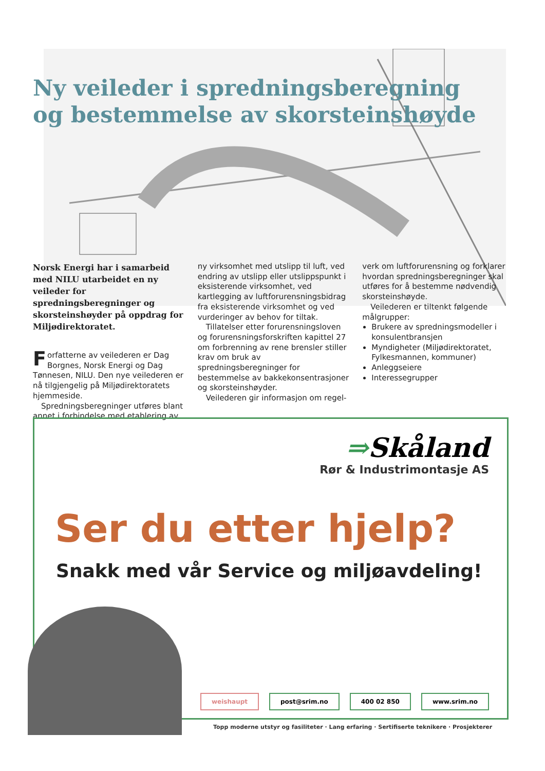Ny veileder i spredningsberegning
og bestemmelse av skorsteinshøyde
Norsk Energi har i samarbeid med NILU utarbeidet en ny veileder for spredningsberegninger og skorsteinshøyder på oppdrag for Miljødirektoratet.
Forfatterne av veilederen er Dag Borgnes, Norsk Energi og Dag Tønnesen, NILU. Den nye veilederen er nå tilgjengelig på Miljødirektoratets hjemmeside.
Spredningsberegninger utføres blant annet i forbindelse med etablering av
ny virksomhet med utslipp til luft, ved endring av utslipp eller utslippspunkt i eksisterende virksomhet, ved kartlegging av luftforurensningsbidrag fra eksisterende virksomhet og ved vurderinger av behov for tiltak.
Tillatelser etter forurensningsloven og forurensningsforskriften kapittel 27 om forbrenning av rene brensler stiller krav om bruk av spredningsberegninger for bestemmelse av bakkekonsentrasjoner og skorsteinshøyder.
Veilederen gir informasjon om regel-
verk om luftforurensning og forklarer hvordan spredningsberegninger skal utføres for å bestemme nødvendig skorsteinshøyde.
Veilederen er tiltenkt følgende målgrupper:
Brukere av spredningsmodeller i konsulentbransjen
Myndigheter (Miljødirektoratet, Fylkesmannen, kommuner)
Anleggseiere
Interessegrupper
⇒Skåland
Rør & Industrimontasje AS
Ser du etter hjelp?
Snakk med vår Service og miljøavdeling!
weishaupt post@srim.no 400 02 850 www.srim.no
Topp moderne utstyr og fasiliteter · Lang erfaring · Sertifiserte teknikere · Prosjekterer